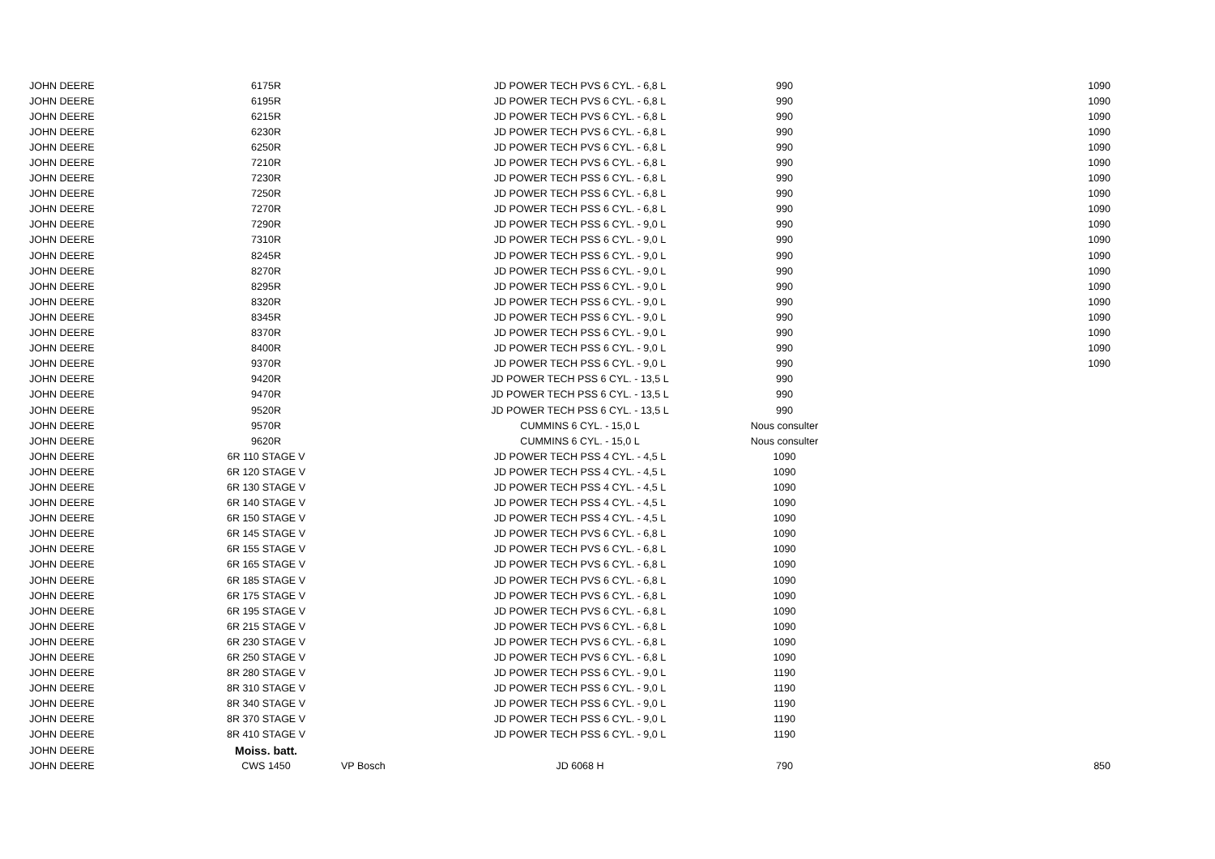| JOHN DEERE | 6175R | | JD POWER TECH PVS 6 CYL. - 6,8 L | 990 | 1090 |
| JOHN DEERE | 6195R | | JD POWER TECH PVS 6 CYL. - 6,8 L | 990 | 1090 |
| JOHN DEERE | 6215R | | JD POWER TECH PVS 6 CYL. - 6,8 L | 990 | 1090 |
| JOHN DEERE | 6230R | | JD POWER TECH PVS 6 CYL. - 6,8 L | 990 | 1090 |
| JOHN DEERE | 6250R | | JD POWER TECH PVS 6 CYL. - 6,8 L | 990 | 1090 |
| JOHN DEERE | 7210R | | JD POWER TECH PVS 6 CYL. - 6,8 L | 990 | 1090 |
| JOHN DEERE | 7230R | | JD POWER TECH PSS 6 CYL. - 6,8 L | 990 | 1090 |
| JOHN DEERE | 7250R | | JD POWER TECH PSS 6 CYL. - 6,8 L | 990 | 1090 |
| JOHN DEERE | 7270R | | JD POWER TECH PSS 6 CYL. - 6,8 L | 990 | 1090 |
| JOHN DEERE | 7290R | | JD POWER TECH PSS 6 CYL. - 9,0 L | 990 | 1090 |
| JOHN DEERE | 7310R | | JD POWER TECH PSS 6 CYL. - 9,0 L | 990 | 1090 |
| JOHN DEERE | 8245R | | JD POWER TECH PSS 6 CYL. - 9,0 L | 990 | 1090 |
| JOHN DEERE | 8270R | | JD POWER TECH PSS 6 CYL. - 9,0 L | 990 | 1090 |
| JOHN DEERE | 8295R | | JD POWER TECH PSS 6 CYL. - 9,0 L | 990 | 1090 |
| JOHN DEERE | 8320R | | JD POWER TECH PSS 6 CYL. - 9,0 L | 990 | 1090 |
| JOHN DEERE | 8345R | | JD POWER TECH PSS 6 CYL. - 9,0 L | 990 | 1090 |
| JOHN DEERE | 8370R | | JD POWER TECH PSS 6 CYL. - 9,0 L | 990 | 1090 |
| JOHN DEERE | 8400R | | JD POWER TECH PSS 6 CYL. - 9,0 L | 990 | 1090 |
| JOHN DEERE | 9370R | | JD POWER TECH PSS 6 CYL. - 9,0 L | 990 | 1090 |
| JOHN DEERE | 9420R | | JD POWER TECH PSS 6 CYL. - 13,5 L | 990 | |
| JOHN DEERE | 9470R | | JD POWER TECH PSS 6 CYL. - 13,5 L | 990 | |
| JOHN DEERE | 9520R | | JD POWER TECH PSS 6 CYL. - 13,5 L | 990 | |
| JOHN DEERE | 9570R | | CUMMINS 6 CYL. - 15,0 L | Nous consulter | |
| JOHN DEERE | 9620R | | CUMMINS 6 CYL. - 15,0 L | Nous consulter | |
| JOHN DEERE | 6R 110 STAGE V | | JD POWER TECH PSS 4 CYL. - 4,5 L | 1090 | |
| JOHN DEERE | 6R 120 STAGE V | | JD POWER TECH PSS 4 CYL. - 4,5 L | 1090 | |
| JOHN DEERE | 6R 130 STAGE V | | JD POWER TECH PSS 4 CYL. - 4,5 L | 1090 | |
| JOHN DEERE | 6R 140 STAGE V | | JD POWER TECH PSS 4 CYL. - 4,5 L | 1090 | |
| JOHN DEERE | 6R 150 STAGE V | | JD POWER TECH PSS 4 CYL. - 4,5 L | 1090 | |
| JOHN DEERE | 6R 145 STAGE V | | JD POWER TECH PVS 6 CYL. - 6,8 L | 1090 | |
| JOHN DEERE | 6R 155 STAGE V | | JD POWER TECH PVS 6 CYL. - 6,8 L | 1090 | |
| JOHN DEERE | 6R 165 STAGE V | | JD POWER TECH PVS 6 CYL. - 6,8 L | 1090 | |
| JOHN DEERE | 6R 185 STAGE V | | JD POWER TECH PVS 6 CYL. - 6,8 L | 1090 | |
| JOHN DEERE | 6R 175 STAGE V | | JD POWER TECH PVS 6 CYL. - 6,8 L | 1090 | |
| JOHN DEERE | 6R 195 STAGE V | | JD POWER TECH PVS 6 CYL. - 6,8 L | 1090 | |
| JOHN DEERE | 6R 215 STAGE V | | JD POWER TECH PVS 6 CYL. - 6,8 L | 1090 | |
| JOHN DEERE | 6R 230 STAGE V | | JD POWER TECH PVS 6 CYL. - 6,8 L | 1090 | |
| JOHN DEERE | 6R 250 STAGE V | | JD POWER TECH PVS 6 CYL. - 6,8 L | 1090 | |
| JOHN DEERE | 8R 280 STAGE V | | JD POWER TECH PSS 6 CYL. - 9,0 L | 1190 | |
| JOHN DEERE | 8R 310 STAGE V | | JD POWER TECH PSS 6 CYL. - 9,0 L | 1190 | |
| JOHN DEERE | 8R 340 STAGE V | | JD POWER TECH PSS 6 CYL. - 9,0 L | 1190 | |
| JOHN DEERE | 8R 370 STAGE V | | JD POWER TECH PSS 6 CYL. - 9,0 L | 1190 | |
| JOHN DEERE | 8R 410 STAGE V | | JD POWER TECH PSS 6 CYL. - 9,0 L | 1190 | |
| JOHN DEERE | Moiss. batt. | | | | |
| JOHN DEERE | CWS 1450 | VP Bosch | JD 6068 H | 790 | 850 |